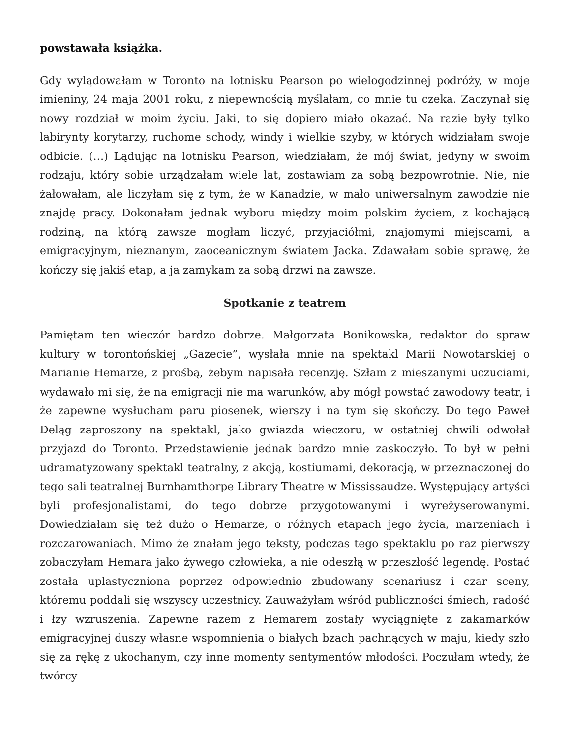powstawała książka.
Gdy wylądowałam w Toronto na lotnisku Pearson po wielogodzinnej podróży, w moje imieniny, 24 maja 2001 roku, z niepewnością myślałam, co mnie tu czeka. Zaczynał się nowy rozdział w moim życiu. Jaki, to się dopiero miało okazać. Na razie były tylko labirynty korytarzy, ruchome schody, windy i wielkie szyby, w których widziałam swoje odbicie. (…) Lądując na lotnisku Pearson, wiedziałam, że mój świat, jedyny w swoim rodzaju, który sobie urządzałam wiele lat, zostawiam za sobą bezpowrotnie. Nie, nie żałowałam, ale liczyłam się z tym, że w Kanadzie, w mało uniwersalnym zawodzie nie znajdę pracy. Dokonałam jednak wyboru między moim polskim życiem, z kochającą rodziną, na którą zawsze mogłam liczyć, przyjaciółmi, znajomymi miejscami, a emigracyjnym, nieznanym, zaoceanicznym światem Jacka. Zdawałam sobie sprawę, że kończy się jakiś etap, a ja zamykam za sobą drzwi na zawsze.
Spotkanie z teatrem
Pamiętam ten wieczór bardzo dobrze. Małgorzata Bonikowska, redaktor do spraw kultury w torontońskiej „Gazecie”, wysłała mnie na spektakl Marii Nowotarskiej o Marianie Hemarze, z prośbą, żebym napisała recenzję. Szłam z mieszanymi uczuciami, wydawało mi się, że na emigracji nie ma warunków, aby mógł powstać zawodowy teatr, i że zapewne wysłucham paru piosenek, wierszy i na tym się skończy. Do tego Paweł Deląg zaproszony na spektakl, jako gwiazda wieczoru, w ostatniej chwili odwołał przyjazd do Toronto. Przedstawienie jednak bardzo mnie zaskoczyło. To był w pełni udramatyzowany spektakl teatralny, z akcją, kostiumami, dekoracją, w przeznaczonej do tego sali teatralnej Burnhamthorpe Library Theatre w Mississaudze. Występujący artyści byli profesjonalistami, do tego dobrze przygotowanymi i wyreżyserowanymi. Dowiedziałam się też dużo o Hemarze, o różnych etapach jego życia, marzeniach i rozczarowaniach. Mimo że znałam jego teksty, podczas tego spektaklu po raz pierwszy zobaczyłam Hemara jako żywego człowieka, a nie odeszłą w przeszłość legendę. Postać została uplastyczniona poprzez odpowiednio zbudowany scenariusz i czar sceny, któremu poddali się wszyscy uczestnicy. Zauważyłam wśród publiczności śmiech, radość i łzy wzruszenia. Zapewne razem z Hemarem zostały wyciągnięte z zakamarków emigracyjnej duszy własne wspomnienia o białych bzach pachnących w maju, kiedy szło się za rękę z ukochanym, czy inne momenty sentymentów młodości. Poczułam wtedy, że twórcy